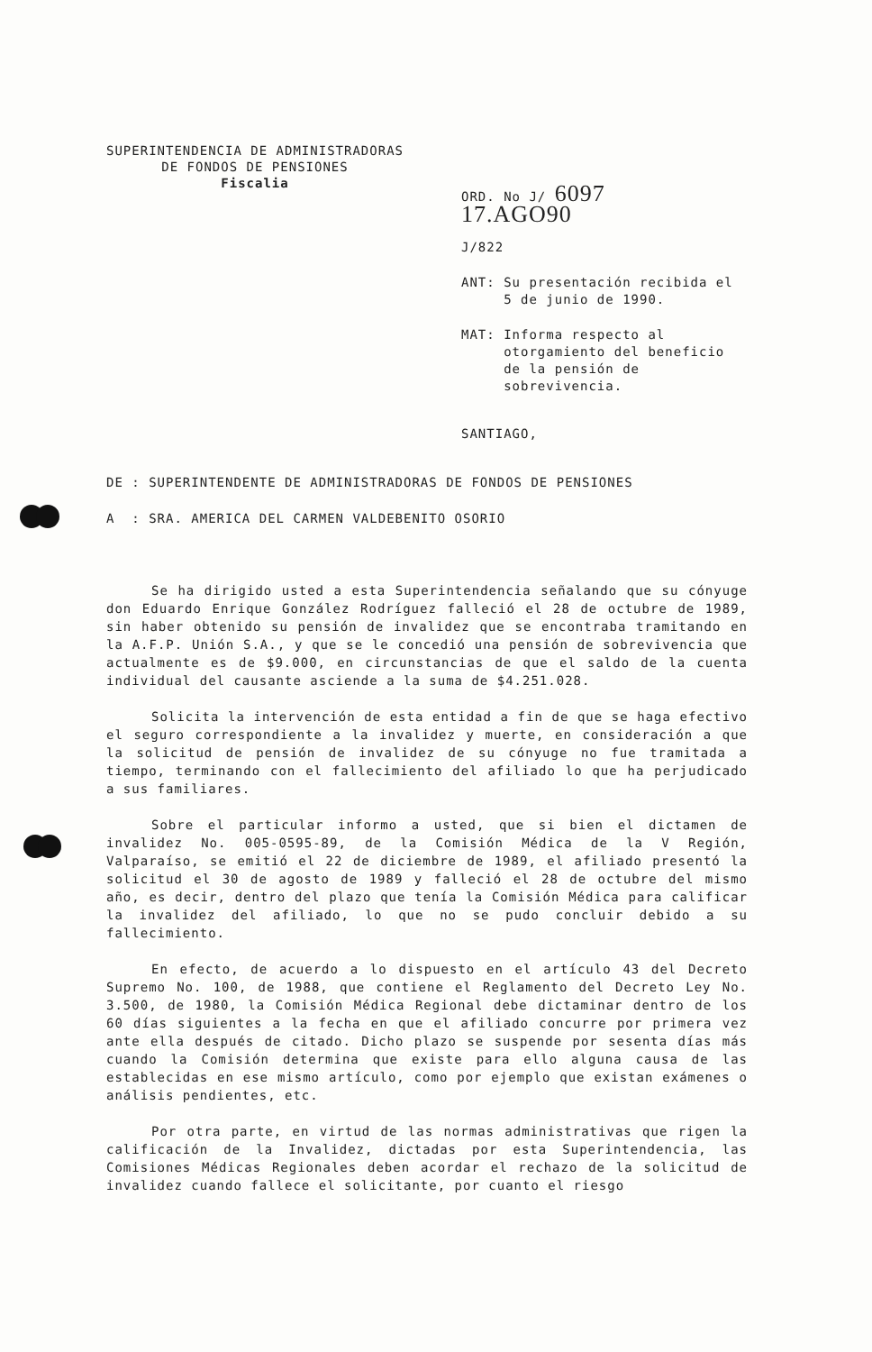SUPERINTENDENCIA DE ADMINISTRADORAS
DE FONDOS DE PENSIONES
Fiscalia
ORD. No J/ 6097 17.AGO90
J/822
ANT: Su presentación recibida el
5 de junio de 1990.
MAT: Informa respecto al
otorgamiento del beneficio
de la pensión de
sobrevivencia.
SANTIAGO,
DE : SUPERINTENDENTE DE ADMINISTRADORAS DE FONDOS DE PENSIONES
A : SRA. AMERICA DEL CARMEN VALDEBENITO OSORIO
Se ha dirigido usted a esta Superintendencia señalando que su cónyuge don Eduardo Enrique González Rodríguez falleció el 28 de octubre de 1989, sin haber obtenido su pensión de invalidez que se encontraba tramitando en la A.F.P. Unión S.A., y que se le concedió una pensión de sobrevivencia que actualmente es de $9.000, en circunstancias de que el saldo de la cuenta individual del causante asciende a la suma de $4.251.028.
Solicita la intervención de esta entidad a fin de que se haga efectivo el seguro correspondiente a la invalidez y muerte, en consideración a que la solicitud de pensión de invalidez de su cónyuge no fue tramitada a tiempo, terminando con el fallecimiento del afiliado lo que ha perjudicado a sus familiares.
Sobre el particular informo a usted, que si bien el dictamen de invalidez No. 005-0595-89, de la Comisión Médica de la V Región, Valparaíso, se emitió el 22 de diciembre de 1989, el afiliado presentó la solicitud el 30 de agosto de 1989 y falleció el 28 de octubre del mismo año, es decir, dentro del plazo que tenía la Comisión Médica para calificar la invalidez del afiliado, lo que no se pudo concluir debido a su fallecimiento.
En efecto, de acuerdo a lo dispuesto en el artículo 43 del Decreto Supremo No. 100, de 1988, que contiene el Reglamento del Decreto Ley No. 3.500, de 1980, la Comisión Médica Regional debe dictaminar dentro de los 60 días siguientes a la fecha en que el afiliado concurre por primera vez ante ella después de citado. Dicho plazo se suspende por sesenta días más cuando la Comisión determina que existe para ello alguna causa de las establecidas en ese mismo artículo, como por ejemplo que existan exámenes o análisis pendientes, etc.
Por otra parte, en virtud de las normas administrativas que rigen la calificación de la Invalidez, dictadas por esta Superintendencia, las Comisiones Médicas Regionales deben acordar el rechazo de la solicitud de invalidez cuando fallece el solicitante, por cuanto el riesgo